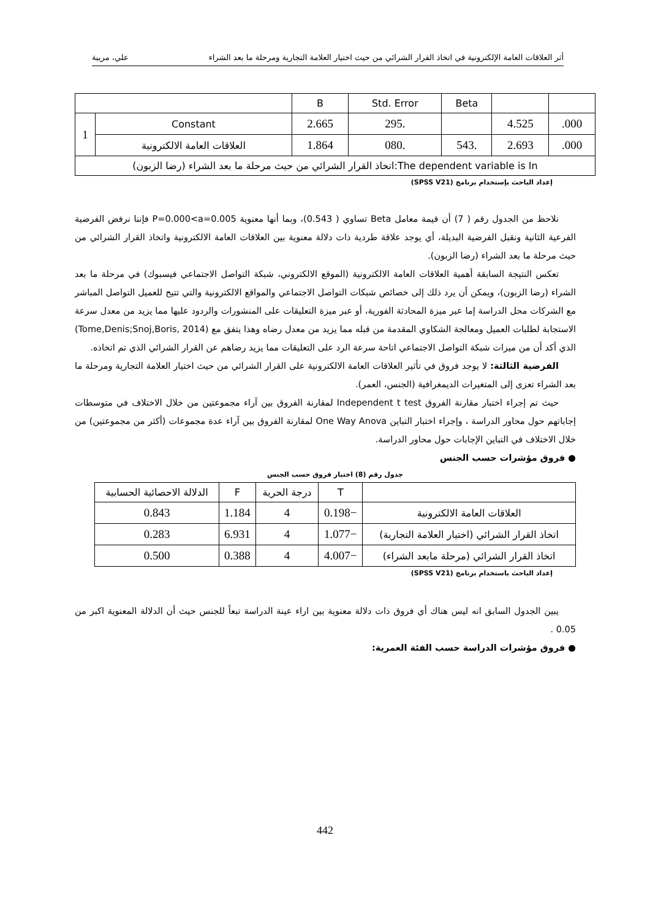أثر العلاقات العامة الإلكترونية في اتخاذ القرار الشرائي من حيث اختيار العلامة التجارية ومرحلة ما بعد الشراء علي، مريبة
| | | B | Std. Error | Beta | | |
| 1 | Constant | 2.665 | 295. | | 4.525 | .000 |
| | العلاقات العامة الالكترونية | 1.864 | 080. | 543. | 2.693 | .000 |
| اتخاذ القرار الشرائي من حيث مرحلة ما بعد الشراء (رضا الزبون):The dependent variable is In | | | | | | |
إعداد الباحث بإستخدام برنامج (SPSS V21)
نلاحظ من الجدول رقم ( 7) أن قيمة معامل Beta تساوي ( 0.543)، وبما أنها معنوية P=0.000<a=0.005 فإننا نرفض الفرضية الفرعية الثانية ونقبل الفرضية البديلة، أي يوجد علاقة طردية ذات دلالة معنوية بين العلاقات العامة الالكترونية واتخاذ القرار الشرائي من حيث مرحلة ما بعد الشراء (رضا الزبون).
تعكس النتيجة السابقة أهمية العلاقات العامة الالكترونية (الموقع الالكتروني، شبكة التواصل الاجتماعي فيسبوك) في مرحلة ما بعد الشراء (رضا الزبون)، ويمكن أن يرد ذلك إلى خصائص شبكات التواصل الاجتماعي والمواقع الالكترونية والتي تتيح للعميل التواصل المباشر مع الشركات محل الدراسة إما عبر ميزة المحادثة الفورية، أو عبر ميزة التعليقات على المنشورات والردود عليها مما يزيد من معدل سرعة الاستجابة لطلبات العميل ومعالجة الشكاوي المقدمة من قبله مما يزيد من معدل رضاه وهذا يتفق مع (Tome,Denis;Snoj,Boris, 2014) الذي أكد أن من ميزات شبكة التواصل الاجتماعي اتاحة سرعة الرد على التعليقات مما يزيد رضاهم عن القرار الشرائي الذي تم اتخاذه.
الفرضية الثالثة: لا يوجد فروق في تأثير العلاقات العامة الالكترونية على القرار الشرائي من حيث اختيار العلامة التجارية ومرحلة ما بعد الشراء تعزى إلى المتغيرات الديمغرافية (الجنس، العمر).
حيث تم إجراء اختبار مقارنة الفروق Independent t test لمقارنة الفروق بين آراء مجموعتين من خلال الاختلاف في متوسطات إجاباتهم حول محاور الدراسة ، وإجراء اختبار التباين One Way Anova لمقارنة الفروق بين آراء عدة مجموعات (أكثر من مجموعتين) من خلال الاختلاف في التباين الإجابات حول محاور الدراسة.
● فروق مؤشرات حسب الجنس
جدول رقم (8) اختبار فروق حسب الجنس
| | T | درجة الحرية | F | الدلالة الاحصائية الحسابية |
| العلاقات العامة الالكترونية | −0.198 | 4 | 1.184 | 0.843 |
| اتخاذ القرار الشرائي (اختيار العلامة التجارية) | −1.077 | 4 | 6.931 | 0.283 |
| اتخاذ القرار الشرائي (مرحلة مابعد الشراء) | −4.007 | 4 | 0.388 | 0.500 |
إعداد الباحث باستخدام برنامج (SPSS V21)
يبين الجدول السابق انه ليس هناك أي فروق ذات دلالة معنوية بين اراء عينة الدراسة تبعاً للجنس حيث أن الدلالة المعنوية اكبر من 0.05 .
● فروق مؤشرات الدراسة حسب الفئة العمرية:
442